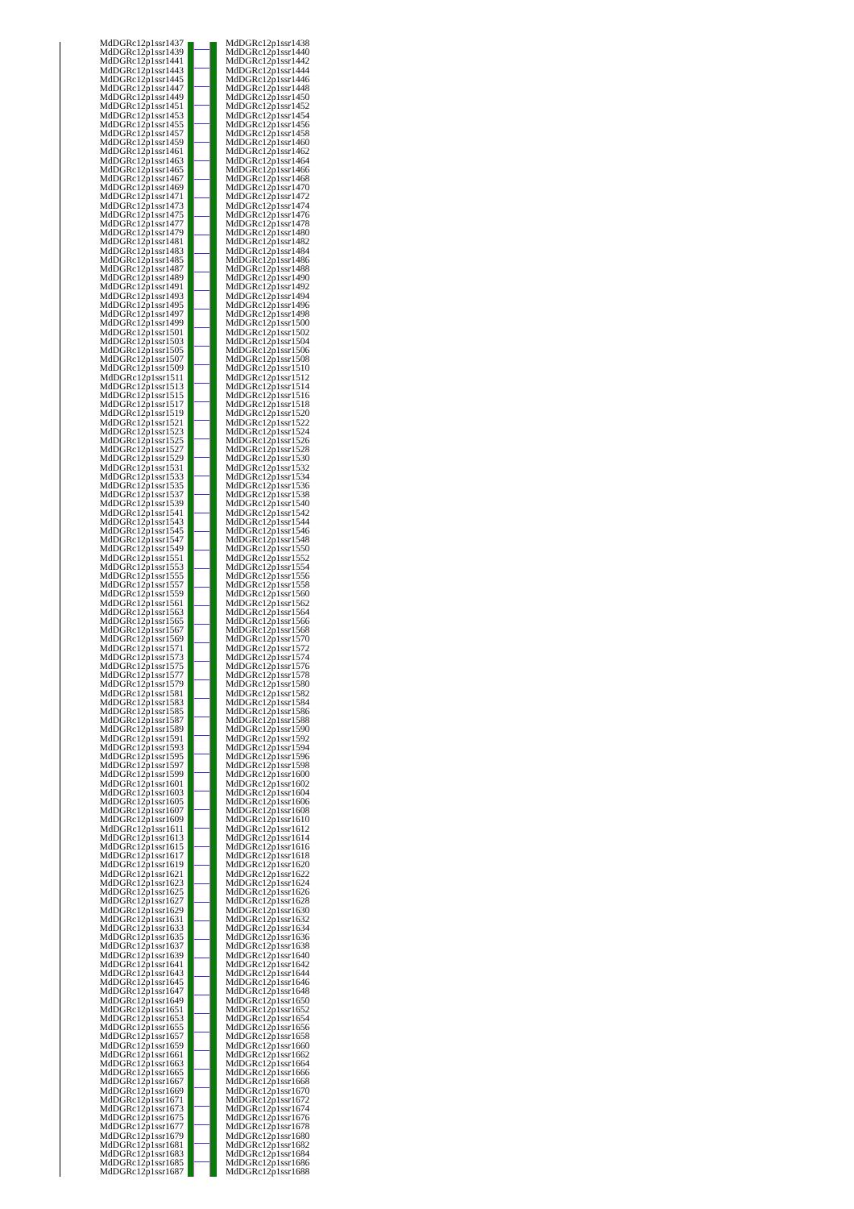MdDGRc12p1ssr1437
MdDGRc12p1ssr1439
MdDGRc12p1ssr1441
MdDGRc12p1ssr1443
MdDGRc12p1ssr1445
MdDGRc12p1ssr1447
MdDGRc12p1ssr1449
MdDGRc12p1ssr1451
MdDGRc12p1ssr1453
MdDGRc12p1ssr1455
MdDGRc12p1ssr1457
MdDGRc12p1ssr1459
MdDGRc12p1ssr1461
MdDGRc12p1ssr1463
MdDGRc12p1ssr1465
MdDGRc12p1ssr1467
MdDGRc12p1ssr1469
MdDGRc12p1ssr1471
MdDGRc12p1ssr1473
MdDGRc12p1ssr1475
MdDGRc12p1ssr1477
MdDGRc12p1ssr1479
MdDGRc12p1ssr1481
MdDGRc12p1ssr1483
MdDGRc12p1ssr1485
MdDGRc12p1ssr1487
MdDGRc12p1ssr1489
MdDGRc12p1ssr1491
MdDGRc12p1ssr1493
MdDGRc12p1ssr1495
MdDGRc12p1ssr1497
MdDGRc12p1ssr1499
MdDGRc12p1ssr1501
MdDGRc12p1ssr1503
MdDGRc12p1ssr1505
MdDGRc12p1ssr1507
MdDGRc12p1ssr1509
MdDGRc12p1ssr1511
MdDGRc12p1ssr1513
MdDGRc12p1ssr1515
MdDGRc12p1ssr1517
MdDGRc12p1ssr1519
MdDGRc12p1ssr1521
MdDGRc12p1ssr1523
MdDGRc12p1ssr1525
MdDGRc12p1ssr1527
MdDGRc12p1ssr1529
MdDGRc12p1ssr1531
MdDGRc12p1ssr1533
MdDGRc12p1ssr1535
MdDGRc12p1ssr1537
MdDGRc12p1ssr1539
MdDGRc12p1ssr1541
MdDGRc12p1ssr1543
MdDGRc12p1ssr1545
MdDGRc12p1ssr1547
MdDGRc12p1ssr1549
MdDGRc12p1ssr1551
MdDGRc12p1ssr1553
MdDGRc12p1ssr1555
MdDGRc12p1ssr1557
MdDGRc12p1ssr1559
MdDGRc12p1ssr1561
MdDGRc12p1ssr1563
MdDGRc12p1ssr1565
MdDGRc12p1ssr1567
MdDGRc12p1ssr1569
MdDGRc12p1ssr1571
MdDGRc12p1ssr1573
MdDGRc12p1ssr1575
MdDGRc12p1ssr1577
MdDGRc12p1ssr1579
MdDGRc12p1ssr1581
MdDGRc12p1ssr1583
MdDGRc12p1ssr1585
MdDGRc12p1ssr1587
MdDGRc12p1ssr1589
MdDGRc12p1ssr1591
MdDGRc12p1ssr1593
MdDGRc12p1ssr1595
MdDGRc12p1ssr1597
MdDGRc12p1ssr1599
MdDGRc12p1ssr1601
MdDGRc12p1ssr1603
MdDGRc12p1ssr1605
MdDGRc12p1ssr1607
MdDGRc12p1ssr1609
MdDGRc12p1ssr1611
MdDGRc12p1ssr1613
MdDGRc12p1ssr1615
MdDGRc12p1ssr1617
MdDGRc12p1ssr1619
MdDGRc12p1ssr1621
MdDGRc12p1ssr1623
MdDGRc12p1ssr1625
MdDGRc12p1ssr1627
MdDGRc12p1ssr1629
MdDGRc12p1ssr1631
MdDGRc12p1ssr1633
MdDGRc12p1ssr1635
MdDGRc12p1ssr1637
MdDGRc12p1ssr1639
MdDGRc12p1ssr1641
MdDGRc12p1ssr1643
MdDGRc12p1ssr1645
MdDGRc12p1ssr1647
MdDGRc12p1ssr1649
MdDGRc12p1ssr1651
MdDGRc12p1ssr1653
MdDGRc12p1ssr1655
MdDGRc12p1ssr1657
MdDGRc12p1ssr1659
MdDGRc12p1ssr1661
MdDGRc12p1ssr1663
MdDGRc12p1ssr1665
MdDGRc12p1ssr1667
MdDGRc12p1ssr1669
MdDGRc12p1ssr1671
MdDGRc12p1ssr1673
MdDGRc12p1ssr1675
MdDGRc12p1ssr1677
MdDGRc12p1ssr1679
MdDGRc12p1ssr1681
MdDGRc12p1ssr1683
MdDGRc12p1ssr1685
MdDGRc12p1ssr1687
MdDGRc12p1ssr1438
MdDGRc12p1ssr1440
MdDGRc12p1ssr1442
MdDGRc12p1ssr1444
MdDGRc12p1ssr1446
MdDGRc12p1ssr1448
MdDGRc12p1ssr1450
MdDGRc12p1ssr1452
MdDGRc12p1ssr1454
MdDGRc12p1ssr1456
MdDGRc12p1ssr1458
MdDGRc12p1ssr1460
MdDGRc12p1ssr1462
MdDGRc12p1ssr1464
MdDGRc12p1ssr1466
MdDGRc12p1ssr1468
MdDGRc12p1ssr1470
MdDGRc12p1ssr1472
MdDGRc12p1ssr1474
MdDGRc12p1ssr1476
MdDGRc12p1ssr1478
MdDGRc12p1ssr1480
MdDGRc12p1ssr1482
MdDGRc12p1ssr1484
MdDGRc12p1ssr1486
MdDGRc12p1ssr1488
MdDGRc12p1ssr1490
MdDGRc12p1ssr1492
MdDGRc12p1ssr1494
MdDGRc12p1ssr1496
MdDGRc12p1ssr1498
MdDGRc12p1ssr1500
MdDGRc12p1ssr1502
MdDGRc12p1ssr1504
MdDGRc12p1ssr1506
MdDGRc12p1ssr1508
MdDGRc12p1ssr1510
MdDGRc12p1ssr1512
MdDGRc12p1ssr1514
MdDGRc12p1ssr1516
MdDGRc12p1ssr1518
MdDGRc12p1ssr1520
MdDGRc12p1ssr1522
MdDGRc12p1ssr1524
MdDGRc12p1ssr1526
MdDGRc12p1ssr1528
MdDGRc12p1ssr1530
MdDGRc12p1ssr1532
MdDGRc12p1ssr1534
MdDGRc12p1ssr1536
MdDGRc12p1ssr1538
MdDGRc12p1ssr1540
MdDGRc12p1ssr1542
MdDGRc12p1ssr1544
MdDGRc12p1ssr1546
MdDGRc12p1ssr1548
MdDGRc12p1ssr1550
MdDGRc12p1ssr1552
MdDGRc12p1ssr1554
MdDGRc12p1ssr1556
MdDGRc12p1ssr1558
MdDGRc12p1ssr1560
MdDGRc12p1ssr1562
MdDGRc12p1ssr1564
MdDGRc12p1ssr1566
MdDGRc12p1ssr1568
MdDGRc12p1ssr1570
MdDGRc12p1ssr1572
MdDGRc12p1ssr1574
MdDGRc12p1ssr1576
MdDGRc12p1ssr1578
MdDGRc12p1ssr1580
MdDGRc12p1ssr1582
MdDGRc12p1ssr1584
MdDGRc12p1ssr1586
MdDGRc12p1ssr1588
MdDGRc12p1ssr1590
MdDGRc12p1ssr1592
MdDGRc12p1ssr1594
MdDGRc12p1ssr1596
MdDGRc12p1ssr1598
MdDGRc12p1ssr1600
MdDGRc12p1ssr1602
MdDGRc12p1ssr1604
MdDGRc12p1ssr1606
MdDGRc12p1ssr1608
MdDGRc12p1ssr1610
MdDGRc12p1ssr1612
MdDGRc12p1ssr1614
MdDGRc12p1ssr1616
MdDGRc12p1ssr1618
MdDGRc12p1ssr1620
MdDGRc12p1ssr1622
MdDGRc12p1ssr1624
MdDGRc12p1ssr1626
MdDGRc12p1ssr1628
MdDGRc12p1ssr1630
MdDGRc12p1ssr1632
MdDGRc12p1ssr1634
MdDGRc12p1ssr1636
MdDGRc12p1ssr1638
MdDGRc12p1ssr1640
MdDGRc12p1ssr1642
MdDGRc12p1ssr1644
MdDGRc12p1ssr1646
MdDGRc12p1ssr1648
MdDGRc12p1ssr1650
MdDGRc12p1ssr1652
MdDGRc12p1ssr1654
MdDGRc12p1ssr1656
MdDGRc12p1ssr1658
MdDGRc12p1ssr1660
MdDGRc12p1ssr1662
MdDGRc12p1ssr1664
MdDGRc12p1ssr1666
MdDGRc12p1ssr1668
MdDGRc12p1ssr1670
MdDGRc12p1ssr1672
MdDGRc12p1ssr1674
MdDGRc12p1ssr1676
MdDGRc12p1ssr1678
MdDGRc12p1ssr1680
MdDGRc12p1ssr1682
MdDGRc12p1ssr1684
MdDGRc12p1ssr1686
MdDGRc12p1ssr1688